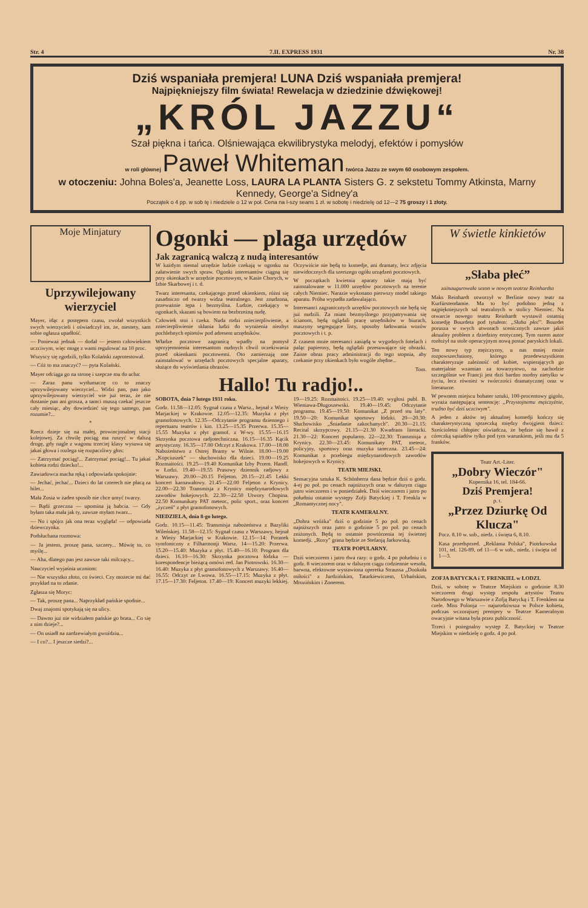Str. 4 7.II. EXPRESS 1931 Nr. 38
Dziś wspaniała premjera! LUNA Dziś wspaniała premjera!
Najpiękniejszy film świata! Rewelacja w dziedzinie dźwiękowej!
„KRÓL JAZZU“
Szał piękna i tańca. Olśniewająca ekwilibrystyka melodyj, efektów i pomysłów
w roli głównej Paweł Whiteman twórca Jazzu ze swym 60 osobowym zespołem.
w otoczeniu: Johna Boles'a, Jeanette Loss, LAURA LA PLANTA Sisters G. z sekstetu Tommy Atkinsta, Marny Kennedy, George'a Sidney'a
Początek o 4 pp. w sob tę i niedziele o 12 w poł. Cena na I-szy seans 1 zł. w sobotę i niedzielę od 12—2 75 groszy i 1 złoty.
Moje Minjatury
Uprzywilejowany wierzyciel
Mayer, idąc z postępem czasu, zwołał wszystkich swych wierzycieli i oświadczył im, że, niestety, sam sobie ogłasza upadłość.
— Ponieważ jednak — dodał — jestem człowiekiem uczciwym, więc mogę z wami regulować na 10 proc.
Wszyscy się zgodzili, tylko Kolański zaprotestował.
— Cóż to ma znaczyć? — pyta Kolański.
Mayer odciąga go na stronę i szepcze mu do ucha:
— Zaraz panu wytłumaczę co to znaczy uprzywilejowany wierzyciel... Widzi pan, pan jako uprzywilejowany wierzyciel wie już teraz, że nie dostanie pan ani grosza, a tamci muszą czekać jeszcze cały miesiąc, aby dowiedzieć się tego samego, pan rozumie?...
*
Rzecz dzieje się na małej, prowincjonalnej stacji kolejowej. Za chwilę pociąg ma ruszyć w dalszą drogę, gdy nagle z wagonu trzeciej klasy wysuwa się jakaś głowa i rozlega się rozpaczliwy głos:
— Zatrzymać pociąg!... Zatrzymać pociąg!... Tu jakaś kobieta rodzi dziecko!...
Zawiadowca macha ręką i odpowiada spokojnie:
— Jechać, jechać... Dzieci do lat czterech nie płacą za bilet...
Mała Zosia w żaden sposób nie chce umyć twarzy.
— Bądź grzeczna — upomina ją babcia. — Gdy byłam taka mała jak ty, zawsze myłam twarz...
— No i spójrz jak ona teraz wygląda! — odpowiada dziewczynka.
Podsłuchana rozmowa:
— Ja jestem, proszę pana, szczery... Mówię to, co myślę...
— Aha, dlatego pan jest zawsze taki milczący...
Nauczyciel wyjaśnia uczniom:
— Nie wszystko złoto, co świeci. Czy możecie mi dać przykład na to zdanie.
Zgłasza się Moryc:
— Tak, proszę pana... Naprzykład pańskie spodnie...
Dwaj znajomi spotykają się na ulicy.
— Dawno już nie widziałem pańskie go brata... Co się z nim dzieje?...
— On usiadł na zardzewiałym gwoździu...
— I co?... I jeszcze siedzi?...
Ogonki — plaga urzędów
Jak zagranicą walczą z nudą interesantów
W każdym niemal urzędzie ludzie czekają w ogonku na załatwienie swych spraw. Ogonki interesantów ciągną się przy okienkach w urzędzie pocztowym, w Kasie Chorych, w Izbie Skarbowej i t. d.
Twarz interesanta, czekającego przed okienkiem, różni się zasadniczo od twarzy widza teatralnego. Jest znudzona, przeważnie tępa i bezmyślna. Ludzie, czekający w ogonkach, skazani są bowiem na bezbrzeżną nudę.
Człowiek stoi i czeka. Nuda rodzi zniecierpliwienie, a zniecierpliwienie skłania ludzi do wyrażenia niezbyt pochlebnych epitetów pod adresem urzędników.
Władze pocztowe zagranicą wpadły na pomysł uprzyjemnienia interesantom nudnych chwil oczekiwania przed okienkami pocztowemi. Oto zamierzają one zainstalować w urzędach pocztowych specjalne aparaty, służące do wyświetlania obrazów.
Oczywiście nie będą to komedje, ani dramaty, lecz zdjęcia niewidocznych dla szerszego ogółu urządzeń pocztowych.
W początkach kwietnia aparaty takie mają być zainstalowane w 11.000 urzędów pocztowych na terenie całych Niemiec. Narazie wykonano pierwszy model takiego aparatu. Próba wypadła zadawalająco.
Interesanci zagranicznych urzędów pocztowych nie będą się już nudzili. Za miast bezmyślnego przypatrywania się ścianom, będą oglądali pracę urzędników w biurach, maszyny segregujące listy, sposoby ładowania wozów pocztowych i t. p.
Z czasem może nteresanci zasiądą w wygodnych fotelach i paląc papierosy, będą oglądali przesuwające się obrazki. Zaiste obraz pracy administracji do tego stopnia, aby czekanie przy okienkach było wogóle zbędne...
Tom.
Hallo! Tu radjo!..
SOBOTA, dnia 7 lutego 1931 roku.
Godz. 11.58—12.05: Sygnał czasu z Warsz., hejnał z Wieży Marjackiej w Krakowie. 12.05—12.35: Muzyka z płyt gramofonowych. 12.35—Odczytanie programu dziennego i repertuaru teatrów i kin. 13.25—15.35 Przerwa. 15.35—15.55 Muzyka z płyt gramof. z W-wy. 15.55—16.15 Skrzynka pocztowa radjotechniczna. 16.15—16.35 Kącik artystyczny. 16.35—17.00 Odczyt z Krakowa. 17.00—18.00 Nabożeństwo z Ostrej Bramy w Wilnie. 18.00—19.00 „Kopciuszek" — słuchowisko dla dzieci. 19.00—19.25 Rozmaitości. 19.25—19.40 Komunikat Izby Przem. Handl. w Łodzi. 19.40—19.55 Prasowy dziennik radjowy z Warszawy. 20.00—20.15 Feljeton. 20.15—21.45 Lekki koncert karnawałowy. 21.45—22.00 Feljeton z Krynicy. 22.00—22.30 Transmisja z Krynicy międzynarodowych zawodów hokejowych. 22.30—22.50 Utwory Chopina. 22.50 Komunikaty PAT meteor., polic sport., oraz koncert „życzeń" z płyt gramofonowych.
NIEDZIELA, dnia 8-go lutego.
Godz. 10.15—11.45: Transmisja nabożeństwa z Bazyliki Wileńskiej. 11.58—12.15: Sygnał czasu z Warszawy, hejnał z Wieży Marjackiej w Krakowie. 12.15—14: Poranek symfoniczny z Filharmonji Warsz. 14—15.20: Przerwa. 15.20—15.40: Muzyka z płyt. 15.40—16.10: Program dla dzieci. 16.10—16.30: Skrzynka pocztowa łódzka — korespondencje bieżącą omówi red. Jan Piotrowski. 16.30—16.40: Muzyka z płyt gramofonowych z Warszawy. 16.40—16.55: Odczyt ze Lwowa. 16.55—17.15: Muzyka z płyt. 17.15—17.30: Feljeton. 17.40—19: Koncert muzyki lekkiej. 19—19.25: Rozmaitości. 19.25—19.40: wygłosi publ. B. Wieniawa-Długoszewski. 19.40—19.45: Odczytanie programu. 19.45—19.50: Komunikat „Z przed stu laty". 19.50—20: Komunikat sportowy łódzki. 20—20.30: Słuchowisko „Śniadanie zakochanych". 20.30—21.15: Recital skrzypcowy. 21.15—21.30 Kwadrans literacki. 21.30—22: Koncert popularny. 22—22.30: Transmisja z Krynicy. 22.30—23.45: Komunikaty PAT, meteor., policyjny, sportowy oraz muzyka taneczna. 23.45—24: Komunikat z przebiegu międzynarodowych zawodów hokejowych w Krynicy.
TEATR MIEJSKI.
Sensacyjna sztuka K. Schönherra dana będzie dziś o godz. 4-ej po poł. po cenach najniższych oraz w dalszym ciągu jutro wieczorem i w poniedziałek. Dziś wieczorem i jutro po południu ostatnie występy Zofji Batyckiej i T. Frenkla w „Romantycznej nocy".
TEATR KAMERALNY.
„Dobra wróżka" dziś o godzinie 5 po poł. po cenach najniższych oraz jutro o godzinie 5 po poł. po cenach zniżonych. Będą to ostatnie powtórzenia tej świetnej komedji. „Roxy" grana będzie ze Stefanją Jarkowską.
TEATR POPULARNY.
Dziś wieczorem i jutro dwa razy: o godz. 4 po południu i o godz. 8 wieczorem oraz w dalszym ciągu codziennie wesoła, barwna, efektowne wystawiona operetka Straussa „Dookoła miłości" z Jurdzińskim, Tatarkiewiczem, Urbańskim, Mrozińskim i Zonerem.
W świetle kinkietów
„Słaba płeć”
zainaugurowała sezon w nowym teatrze Reinhardta
Maks Reinhardt otworzył w Berlinie nowy teatr na Kurfürstendamie. Ma to być podobno jedną z najpiękniejszych sal teatralnych w stolicy Niemiec. Na otwarcie nowego teatru Reinhardt wystawił ostatnią komedję Bourdeta pod tytułem: „Słaba płeć". Bourdet porusza w swych utworach scenicznych zawsze jakiś aktualny problem z dziedziny erotycznej. Tym razem autor rozłożył na stole operacyjnym nową postać paryskich lokali.
Ten nowy typ mężczyzny, u nas mniej może rozpowszechniony, którego przedewszystkiem charakteryzuje zależność od kobiet, wspierających go materjalnie wzamian za towarzystwo, na zachodzie szczególnie we Francji jest dziś bardzo modny nietylko w życiu, lecz również w twórczości dramatycznej oraz w literaturze.
W pewnem miejscu bohater sztuki, 100-procentowy gigolo, wyraża następującą sentencję: „Przystojnemu mężczyźnie, trudno być dziś uczciwym".
A jeden z aktów tej aktualnej komedji kończy się charakterystyczną sprzeczką między dwojgiem dzieci: Sześcioletni chłopiec oświadcza, że będzie się bawił z córeczką sąsiadów tylko pod tym warunkiem, jeśli mu da 5 franków.
Teatr Art.-Liter.
„Dobry Wieczór"
Kopernika 16, tel. 184-66.
Dziś Premjera!
p. t.
„Przez Dziurkę Od Klucza"
Pocz. 8.10 w. sob., niedz. i święta 6, 8.10.
Kasa przedsprzed. „Reklama Polska", Piotrkowska 101, tel. 126-89, od 11—6 w sob., niedz. i święta od 1—3.
ZOFJA BATYCKA i T. FRENKIEL w ŁODZI.
Dziś, w sobotę w Teatrze Miejskim o godzinie 8.30 wieczorem drugi występ zespołu artystów Teatru Narodowego w Warszawie z Zofją Batycką i T. Frenklem na czele. Miss Polonja — najurodziwsza w Polsce kobieta, podczas wczorajszej premjery w Teatrze Kameralnym owacyjnie witana była przez publiczność.
Trzeci i pożegnalny występ Z. Batyckiej w Teatrze Miejskim w niedzielę o godz. 4 po poł.